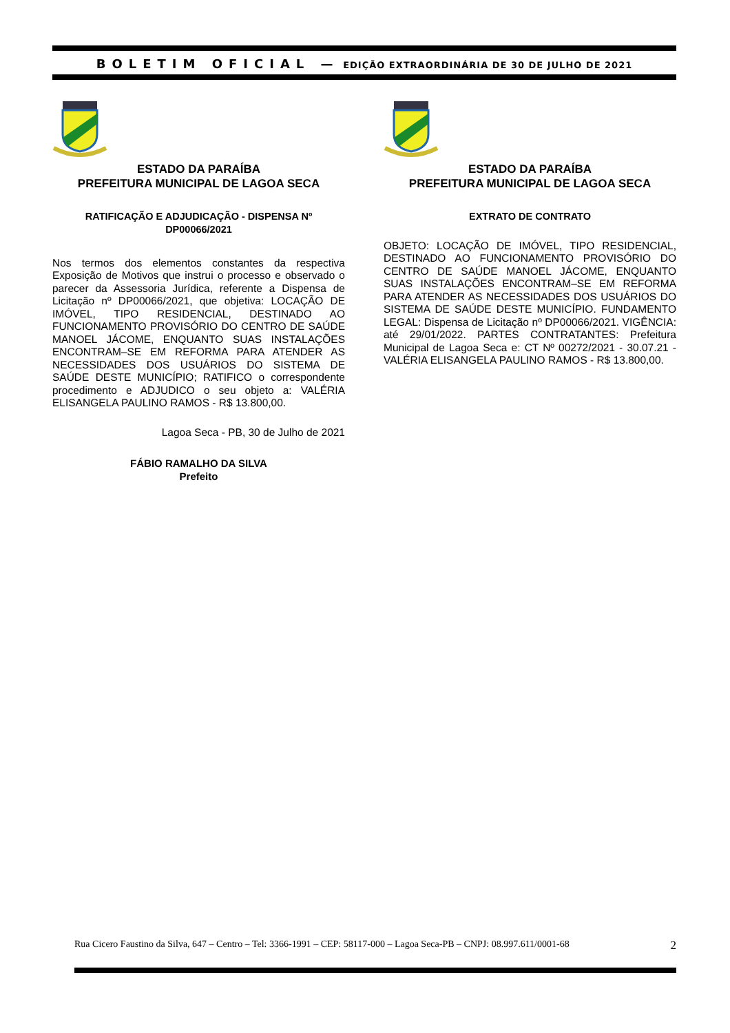BOLETIM OFICIAL — EDIÇÃO EXTRAORDINÁRIA DE 30 DE JULHO DE 2021
ESTADO DA PARAÍBA
PREFEITURA MUNICIPAL DE LAGOA SECA
RATIFICAÇÃO E ADJUDICAÇÃO - DISPENSA Nº
DP00066/2021
Nos termos dos elementos constantes da respectiva Exposição de Motivos que instrui o processo e observado o parecer da Assessoria Jurídica, referente a Dispensa de Licitação nº DP00066/2021, que objetiva: LOCAÇÃO DE IMÓVEL, TIPO RESIDENCIAL, DESTINADO AO FUNCIONAMENTO PROVISÓRIO DO CENTRO DE SAÚDE MANOEL JÁCOME, ENQUANTO SUAS INSTALAÇÕES ENCONTRAM–SE EM REFORMA PARA ATENDER AS NECESSIDADES DOS USUÁRIOS DO SISTEMA DE SAÚDE DESTE MUNICÍPIO; RATIFICO o correspondente procedimento e ADJUDICO o seu objeto a: VALÉRIA ELISANGELA PAULINO RAMOS - R$ 13.800,00.
Lagoa Seca - PB, 30 de Julho de 2021
FÁBIO RAMALHO DA SILVA
Prefeito
ESTADO DA PARAÍBA
PREFEITURA MUNICIPAL DE LAGOA SECA
EXTRATO DE CONTRATO
OBJETO: LOCAÇÃO DE IMÓVEL, TIPO RESIDENCIAL, DESTINADO AO FUNCIONAMENTO PROVISÓRIO DO CENTRO DE SAÚDE MANOEL JÁCOME, ENQUANTO SUAS INSTALAÇÕES ENCONTRAM–SE EM REFORMA PARA ATENDER AS NECESSIDADES DOS USUÁRIOS DO SISTEMA DE SAÚDE DESTE MUNICÍPIO. FUNDAMENTO LEGAL: Dispensa de Licitação nº DP00066/2021. VIGÊNCIA: até 29/01/2022. PARTES CONTRATANTES: Prefeitura Municipal de Lagoa Seca e: CT Nº 00272/2021 - 30.07.21 - VALÉRIA ELISANGELA PAULINO RAMOS - R$ 13.800,00.
Rua Cicero Faustino da Silva, 647 – Centro – Tel: 3366-1991 – CEP: 58117-000 – Lagoa Seca-PB – CNPJ: 08.997.611/0001-68 2